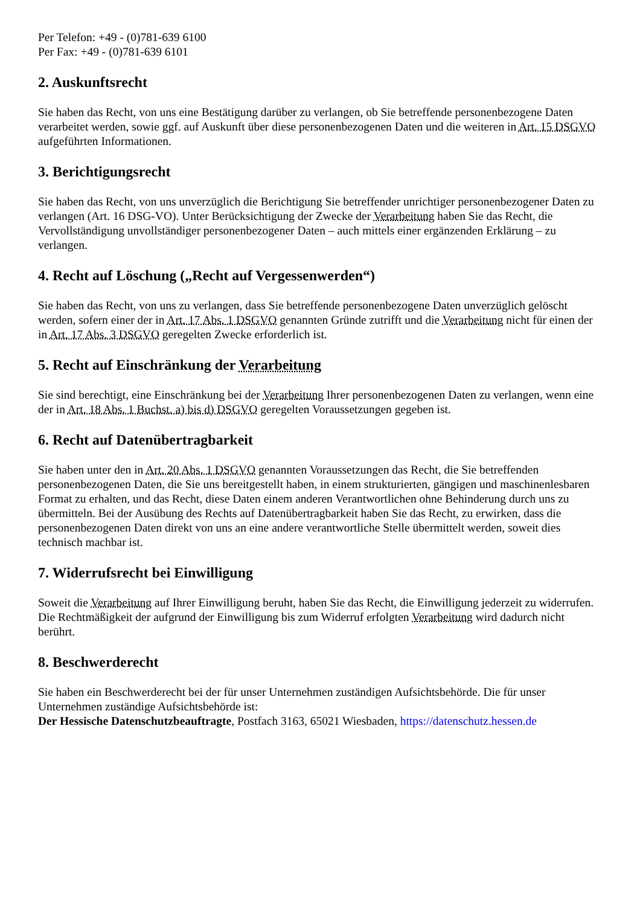Per Telefon: +49 - (0)781-639 6100
Per Fax: +49 - (0)781-639 6101
2. Auskunftsrecht
Sie haben das Recht, von uns eine Bestätigung darüber zu verlangen, ob Sie betreffende personenbezogene Daten verarbeitet werden, sowie ggf. auf Auskunft über diese personenbezogenen Daten und die weiteren in Art. 15 DSGVO aufgeführten Informationen.
3. Berichtigungsrecht
Sie haben das Recht, von uns unverzüglich die Berichtigung Sie betreffender unrichtiger personenbezogener Daten zu verlangen (Art. 16 DSG-VO). Unter Berücksichtigung der Zwecke der Verarbeitung haben Sie das Recht, die Vervollständigung unvollständiger personenbezogener Daten – auch mittels einer ergänzenden Erklärung – zu verlangen.
4. Recht auf Löschung („Recht auf Vergessenwerden“)
Sie haben das Recht, von uns zu verlangen, dass Sie betreffende personenbezogene Daten unverzüglich gelöscht werden, sofern einer der in Art. 17 Abs. 1 DSGVO genannten Gründe zutrifft und die Verarbeitung nicht für einen der in Art. 17 Abs. 3 DSGVO geregelten Zwecke erforderlich ist.
5. Recht auf Einschränkung der Verarbeitung
Sie sind berechtigt, eine Einschränkung bei der Verarbeitung Ihrer personenbezogenen Daten zu verlangen, wenn eine der in Art. 18 Abs. 1 Buchst. a) bis d) DSGVO geregelten Voraussetzungen gegeben ist.
6. Recht auf Datenübertragbarkeit
Sie haben unter den in Art. 20 Abs. 1 DSGVO genannten Voraussetzungen das Recht, die Sie betreffenden personenbezogenen Daten, die Sie uns bereitgestellt haben, in einem strukturierten, gängigen und maschinenlesbaren Format zu erhalten, und das Recht, diese Daten einem anderen Verantwortlichen ohne Behinderung durch uns zu übermitteln. Bei der Ausübung des Rechts auf Datenübertragbarkeit haben Sie das Recht, zu erwirken, dass die personenbezogenen Daten direkt von uns an eine andere verantwortliche Stelle übermittelt werden, soweit dies technisch machbar ist.
7. Widerrufsrecht bei Einwilligung
Soweit die Verarbeitung auf Ihrer Einwilligung beruht, haben Sie das Recht, die Einwilligung jederzeit zu widerrufen. Die Rechtmäßigkeit der aufgrund der Einwilligung bis zum Widerruf erfolgten Verarbeitung wird dadurch nicht berührt.
8. Beschwerderecht
Sie haben ein Beschwerderecht bei der für unser Unternehmen zuständigen Aufsichtsbehörde. Die für unser Unternehmen zuständige Aufsichtsbehörde ist:
Der Hessische Datenschutzbeauftragte, Postfach 3163, 65021 Wiesbaden, https://datenschutz.hessen.de